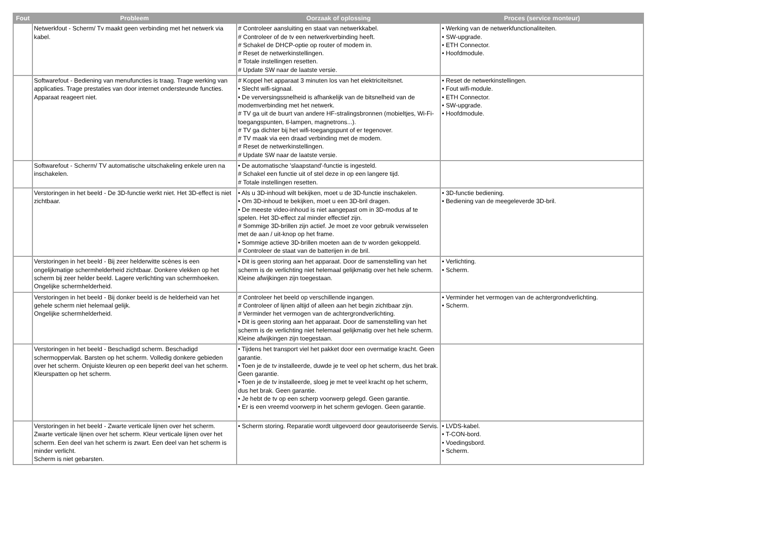| Fout | Probleem | Oorzaak of oplossing | Proces (service monteur) |
| --- | --- | --- | --- |
| | Netwerkfout - Scherm/ Tv maakt geen verbinding met het netwerk via kabel. | # Controleer aansluiting en staat van netwerkkabel. # Controleer of de tv een netwerkverbinding heeft. # Schakel de DHCP-optie op router of modem in. # Reset de netwerkinstellingen. # Totale instellingen resetten. # Update SW naar de laatste versie. | • Werking van de netwerkfunctionaliteiten. • SW-upgrade. • ETH Connector. • Hoofdmodule. |
| | Softwarefout - Bediening van menufuncties is traag. Trage werking van applicaties. Trage prestaties van door internet ondersteunde functies. Apparaat reageert niet. | # Koppel het apparaat 3 minuten los van het elektriciteitsnet. • Slecht wifi-signaal. • De verversingssnelheid is afhankelijk van de bitsnelheid van de modemverbinding met het netwerk. # TV ga uit de buurt van andere HF-stralingsbronnen (mobieltjes, Wi-Fi-toegangspunten, tl-lampen, magnetrons...). # TV ga dichter bij het wifi-toegangspunt of er tegenover. # TV maak via een draad verbinding met de modem. # Reset de netwerkinstellingen. # Update SW naar de laatste versie. | • Reset de netwerkinstellingen. • Fout wifi-module. • ETH Connector. • SW-upgrade. • Hoofdmodule. |
| | Softwarefout - Scherm/ TV automatische uitschakeling enkele uren na inschakelen. | • De automatische 'slaapstand'-functie is ingesteld. # Schakel een functie uit of stel deze in op een langere tijd. # Totale instellingen resetten. | |
| | Verstoringen in het beeld - De 3D-functie werkt niet. Het 3D-effect is niet zichtbaar. | • Als u 3D-inhoud wilt bekijken, moet u de 3D-functie inschakelen. • Om 3D-inhoud te bekijken, moet u een 3D-bril dragen. • De meeste video-inhoud is niet aangepast om in 3D-modus af te spelen. Het 3D-effect zal minder effectief zijn. # Sommige 3D-brillen zijn actief. Je moet ze voor gebruik verwisselen met de aan / uit-knop op het frame. • Sommige actieve 3D-brillen moeten aan de tv worden gekoppeld. # Controleer de staat van de batterijen in de bril. | • 3D-functie bediening. • Bediening van de meegeleverde 3D-bril. |
| | Verstoringen in het beeld - Bij zeer helderwitte scènes is een ongelijkmatige schermhelderheid zichtbaar. Donkere vlekken op het scherm bij zeer helder beeld. Lagere verlichting van schermhoeken. Ongelijke schermhelderheid. | • Dit is geen storing aan het apparaat. Door de samenstelling van het scherm is de verlichting niet helemaal gelijkmatig over het hele scherm. Kleine afwijkingen zijn toegestaan. | • Verlichting. • Scherm. |
| | Verstoringen in het beeld - Bij donker beeld is de helderheid van het gehele scherm niet helemaal gelijk. Ongelijke schermhelderheid. | # Controleer het beeld op verschillende ingangen. # Controleer of lijnen altijd of alleen aan het begin zichtbaar zijn. # Verminder het vermogen van de achtergrondverlichting. • Dit is geen storing aan het apparaat. Door de samenstelling van het scherm is de verlichting niet helemaal gelijkmatig over het hele scherm. Kleine afwijkingen zijn toegestaan. | • Verminder het vermogen van de achtergrondverlichting. • Scherm. |
| | Verstoringen in het beeld - Beschadigd scherm. Beschadigd schermoppervlak. Barsten op het scherm. Volledig donkere gebieden over het scherm. Onjuiste kleuren op een beperkt deel van het scherm. Kleurspatten op het scherm. | • Tijdens het transport viel het pakket door een overmatige kracht. Geen garantie. • Toen je de tv installeerde, duwde je te veel op het scherm, dus het brak. Geen garantie. • Toen je de tv installeerde, sloeg je met te veel kracht op het scherm, dus het brak. Geen garantie. • Je hebt de tv op een scherp voorwerp gelegd. Geen garantie. • Er is een vreemd voorwerp in het scherm gevlogen. Geen garantie. | |
| | Verstoringen in het beeld - Zwarte verticale lijnen over het scherm. Zwarte verticale lijnen over het scherm. Kleur verticale lijnen over het scherm. Een deel van het scherm is zwart. Een deel van het scherm is minder verlicht. Scherm is niet gebarsten. | • Scherm storing. Reparatie wordt uitgevoerd door geautoriseerde Servis. | • LVDS-kabel. • T-CON-bord. • Voedingsbord. • Scherm. |